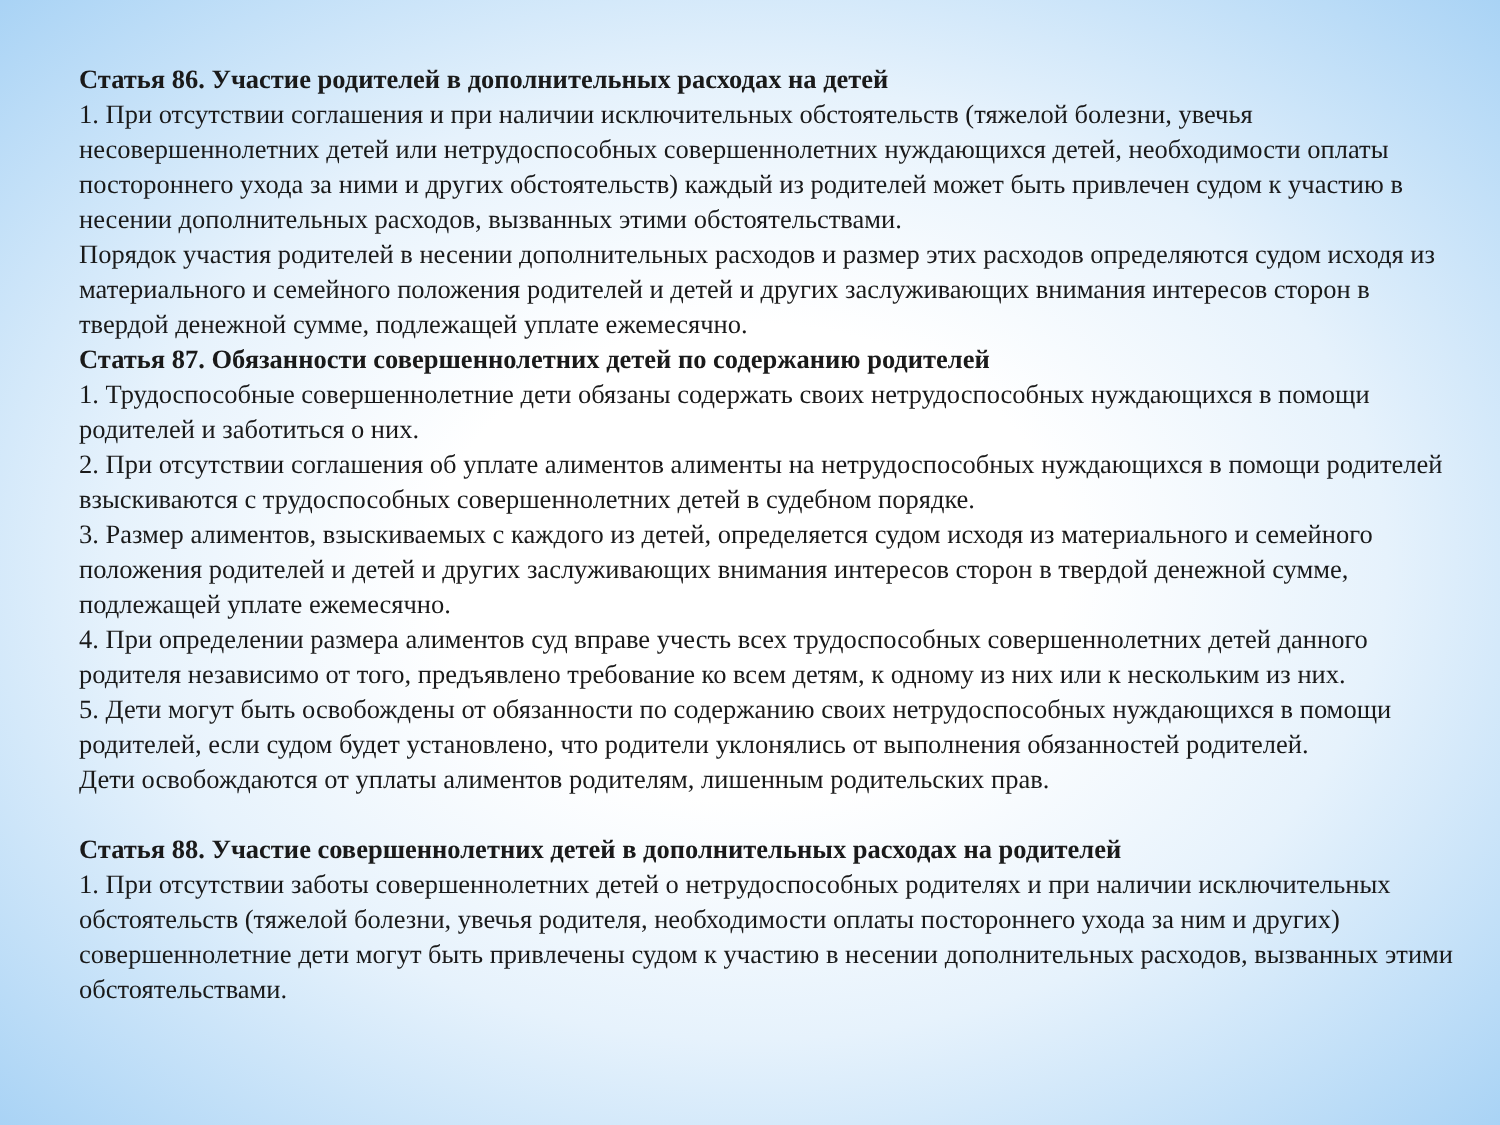Статья 86. Участие родителей в дополнительных расходах на детей
1. При отсутствии соглашения и при наличии исключительных обстоятельств (тяжелой болезни, увечья несовершеннолетних детей или нетрудоспособных совершеннолетних нуждающихся детей, необходимости оплаты постороннего ухода за ними и других обстоятельств) каждый из родителей может быть привлечен судом к участию в несении дополнительных расходов, вызванных этими обстоятельствами.
Порядок участия родителей в несении дополнительных расходов и размер этих расходов определяются судом исходя из материального и семейного положения родителей и детей и других заслуживающих внимания интересов сторон в твердой денежной сумме, подлежащей уплате ежемесячно.
Статья 87. Обязанности совершеннолетних детей по содержанию родителей
1. Трудоспособные совершеннолетние дети обязаны содержать своих нетрудоспособных нуждающихся в помощи родителей и заботиться о них.
2. При отсутствии соглашения об уплате алиментов алименты на нетрудоспособных нуждающихся в помощи родителей взыскиваются с трудоспособных совершеннолетних детей в судебном порядке.
3. Размер алиментов, взыскиваемых с каждого из детей, определяется судом исходя из материального и семейного положения родителей и детей и других заслуживающих внимания интересов сторон в твердой денежной сумме, подлежащей уплате ежемесячно.
4. При определении размера алиментов суд вправе учесть всех трудоспособных совершеннолетних детей данного родителя независимо от того, предъявлено требование ко всем детям, к одному из них или к нескольким из них.
5. Дети могут быть освобождены от обязанности по содержанию своих нетрудоспособных нуждающихся в помощи родителей, если судом будет установлено, что родители уклонялись от выполнения обязанностей родителей.
Дети освобождаются от уплаты алиментов родителям, лишенным родительских прав.
Статья 88. Участие совершеннолетних детей в дополнительных расходах на родителей
1. При отсутствии заботы совершеннолетних детей о нетрудоспособных родителях и при наличии исключительных обстоятельств (тяжелой болезни, увечья родителя, необходимости оплаты постороннего ухода за ним и других) совершеннолетние дети могут быть привлечены судом к участию в несении дополнительных расходов, вызванных этими обстоятельствами.